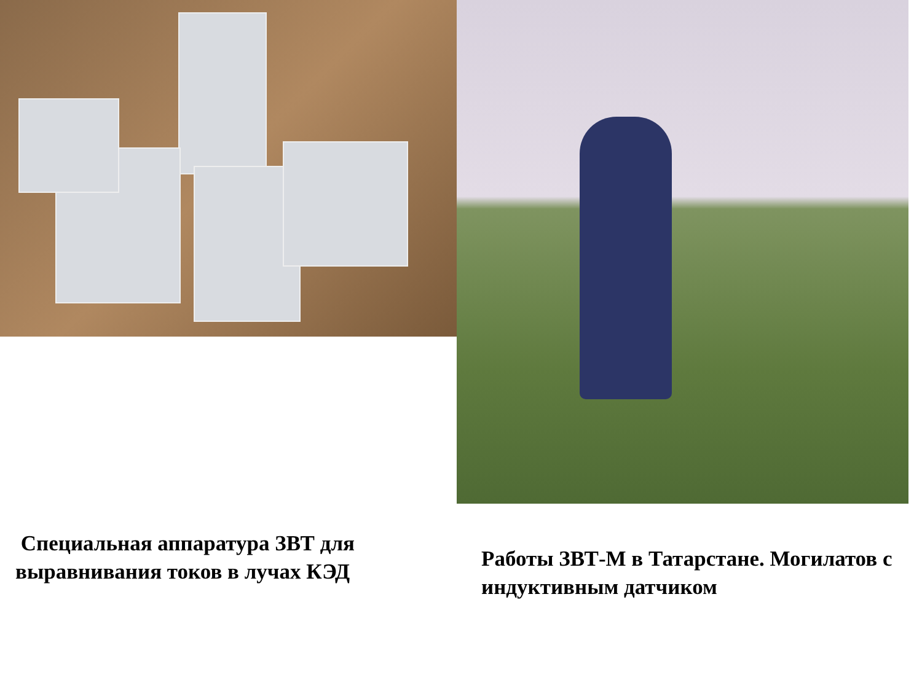Специальная аппаратура ЗВТ для выравнивания токов в лучах КЭД
Работы ЗВТ-М в Татарстане. Могилатов с индуктивным датчиком